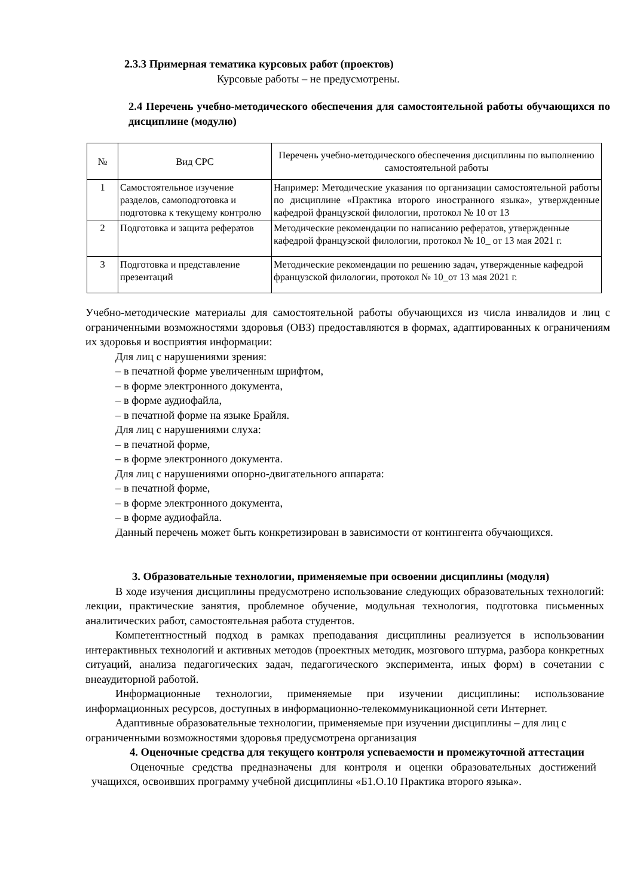2.3.3 Примерная тематика курсовых работ (проектов)
Курсовые работы – не предусмотрены.
2.4 Перечень учебно-методического обеспечения для самостоятельной работы обучающихся по дисциплине (модулю)
| № | Вид СРС | Перечень учебно-методического обеспечения дисциплины по выполнению самостоятельной работы |
| --- | --- | --- |
| 1 | Самостоятельное изучение разделов, самоподготовка и подготовка к текущему контролю | Например: Методические указания по организации самостоятельной работы по дисциплине «Практика второго иностранного языка», утвержденные кафедрой французской филологии, протокол № 10 от 13 |
| 2 | Подготовка и защита рефератов | Методические рекомендации по написанию рефератов, утвержденные кафедрой французской филологии, протокол № 10_ от 13 мая 2021 г. |
| 3 | Подготовка и представление презентаций | Методические рекомендации по решению задач, утвержденные кафедрой французской филологии, протокол № 10_от 13 мая 2021 г. |
Учебно-методические материалы для самостоятельной работы обучающихся из числа инвалидов и лиц с ограниченными возможностями здоровья (ОВЗ) предоставляются в формах, адаптированных к ограничениям их здоровья и восприятия информации:
Для лиц с нарушениями зрения:
– в печатной форме увеличенным шрифтом,
– в форме электронного документа,
– в форме аудиофайла,
– в печатной форме на языке Брайля.
Для лиц с нарушениями слуха:
– в печатной форме,
– в форме электронного документа.
Для лиц с нарушениями опорно-двигательного аппарата:
– в печатной форме,
– в форме электронного документа,
– в форме аудиофайла.
Данный перечень может быть конкретизирован в зависимости от контингента обучающихся.
3. Образовательные технологии, применяемые при освоении дисциплины (модуля)
В ходе изучения дисциплины предусмотрено использование следующих образовательных технологий: лекции, практические занятия, проблемное обучение, модульная технология, подготовка письменных аналитических работ, самостоятельная работа студентов.
Компетентностный подход в рамках преподавания дисциплины реализуется в использовании интерактивных технологий и активных методов (проектных методик, мозгового штурма, разбора конкретных ситуаций, анализа педагогических задач, педагогического эксперимента, иных форм) в сочетании с внеаудиторной работой.
Информационные технологии, применяемые при изучении дисциплины: использование информационных ресурсов, доступных в информационно-телекоммуникационной сети Интернет.
Адаптивные образовательные технологии, применяемые при изучении дисциплины – для лиц с ограниченными возможностями здоровья предусмотрена организация
4. Оценочные средства для текущего контроля успеваемости и промежуточной аттестации
Оценочные средства предназначены для контроля и оценки образовательных достижений учащихся, освоивших программу учебной дисциплины «Б1.О.10 Практика второго языка».